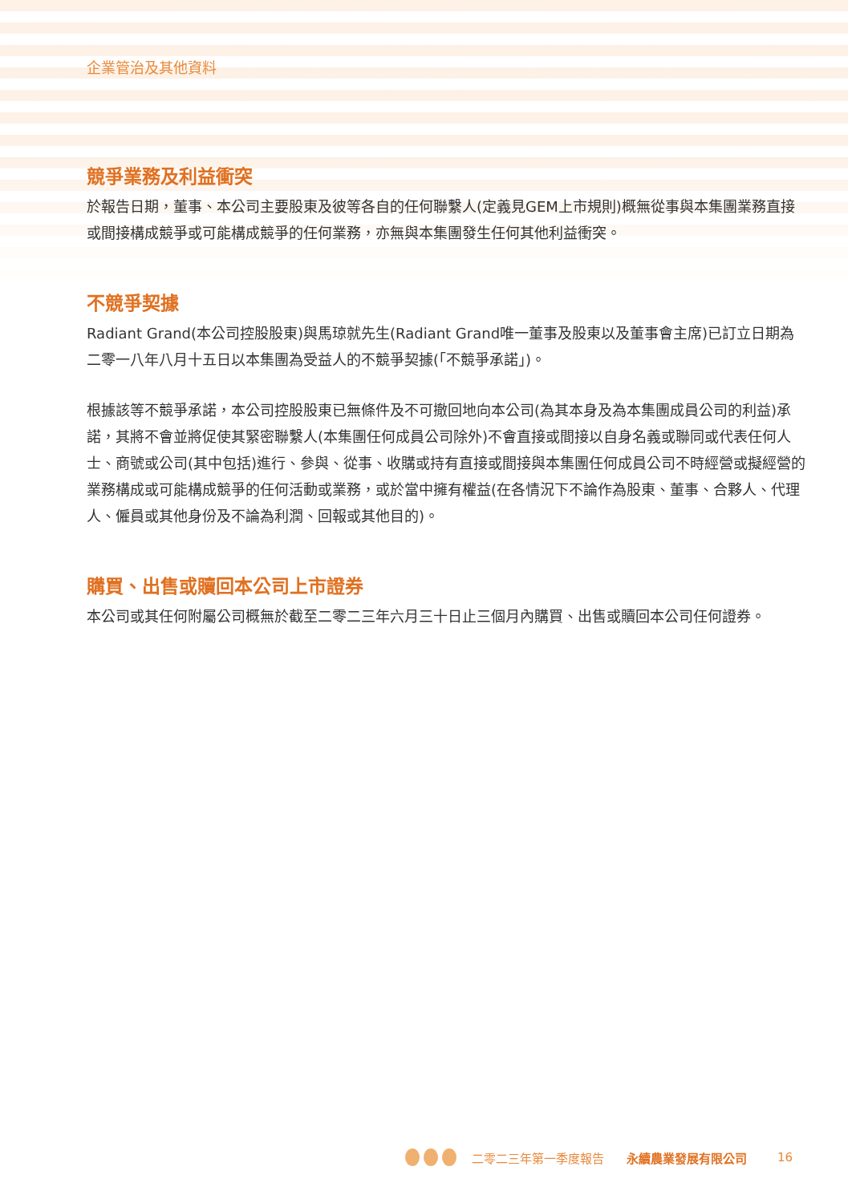企業管治及其他資料
競爭業務及利益衝突
於報告日期，董事、本公司主要股東及彼等各自的任何聯繫人(定義見GEM上市規則)概無從事與本集團業務直接或間接構成競爭或可能構成競爭的任何業務，亦無與本集團發生任何其他利益衝突。
不競爭契據
Radiant Grand(本公司控股股東)與馬琼就先生(Radiant Grand唯一董事及股東以及董事會主席)已訂立日期為二零一八年八月十五日以本集團為受益人的不競爭契據(「不競爭承諾」)。
根據該等不競爭承諾，本公司控股股東已無條件及不可撤回地向本公司(為其本身及為本集團成員公司的利益)承諾，其將不會並將促使其緊密聯繫人(本集團任何成員公司除外)不會直接或間接以自身名義或聯同或代表任何人士、商號或公司(其中包括)進行、參與、從事、收購或持有直接或間接與本集團任何成員公司不時經營或擬經營的業務構成或可能構成競爭的任何活動或業務，或於當中擁有權益(在各情況下不論作為股東、董事、合夥人、代理人、僱員或其他身份及不論為利潤、回報或其他目的)。
購買、出售或贖回本公司上市證券
本公司或其任何附屬公司概無於截至二零二三年六月三十日止三個月內購買、出售或贖回本公司任何證券。
二零二三年第一季度報告 永續農業發展有限公司 16